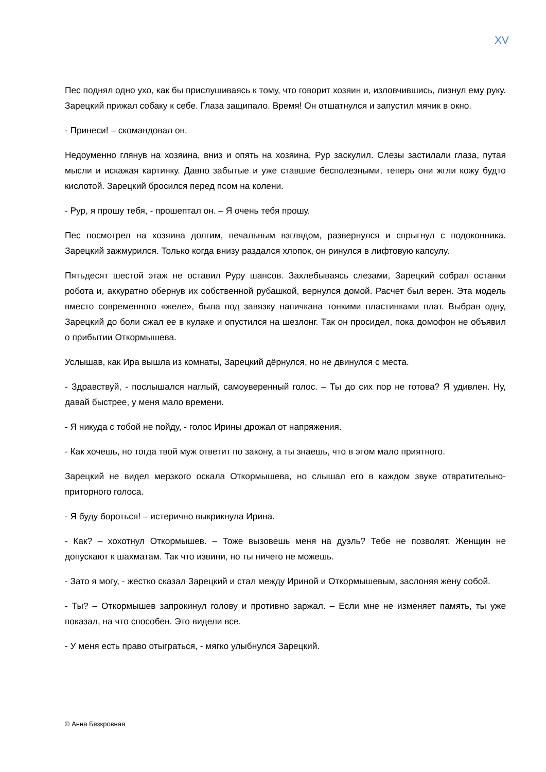XV
Пес поднял одно ухо, как бы прислушиваясь к тому, что говорит хозяин и, изловчившись, лизнул ему руку. Зарецкий прижал собаку к себе. Глаза защипало. Время! Он отшатнулся и запустил мячик в окно.
- Принеси! – скомандовал он.
Недоуменно глянув на хозяина, вниз и опять на хозяина, Рур заскулил. Слезы застилали глаза, путая мысли и искажая картинку. Давно забытые и уже ставшие бесполезными, теперь они жгли кожу будто кислотой. Зарецкий бросился перед псом на колени.
- Рур, я прошу тебя, - прошептал он. – Я очень тебя прошу.
Пес посмотрел на хозяина долгим, печальным взглядом, развернулся и спрыгнул с подоконника. Зарецкий зажмурился. Только когда внизу раздался хлопок, он ринулся в лифтовую капсулу.
Пятьдесят шестой этаж не оставил Руру шансов. Захлебываясь слезами, Зарецкий собрал останки робота и, аккуратно обернув их собственной рубашкой, вернулся домой. Расчет был верен. Эта модель вместо современного «желе», была под завязку напичкана тонкими пластинками плат. Выбрав одну, Зарецкий до боли сжал ее в кулаке и опустился на шезлонг. Так он просидел, пока домофон не объявил о прибытии Откормышева.
Услышав, как Ира вышла из комнаты, Зарецкий дёрнулся, но не двинулся с места.
- Здравствуй, - послышался наглый, самоуверенный голос. – Ты до сих пор не готова? Я удивлен. Ну, давай быстрее, у меня мало времени.
- Я никуда с тобой не пойду, - голос Ирины дрожал от напряжения.
- Как хочешь, но тогда твой муж ответит по закону, а ты знаешь, что в этом мало приятного.
Зарецкий не видел мерзкого оскала Откормышева, но слышал его в каждом звуке отвратительно-приторного голоса.
- Я буду бороться! – истерично выкрикнула Ирина.
- Как? – хохотнул Откормышев. – Тоже вызовешь меня на дуэль? Тебе не позволят. Женщин не допускают к шахматам. Так что извини, но ты ничего не можешь.
- Зато я могу, - жестко сказал Зарецкий и стал между Ириной и Откормышевым, заслоняя жену собой.
- Ты? – Откормышев запрокинул голову и противно заржал. – Если мне не изменяет память, ты уже показал, на что способен. Это видели все.
- У меня есть право отыграться, - мягко улыбнулся Зарецкий.
© Анна Безкровная